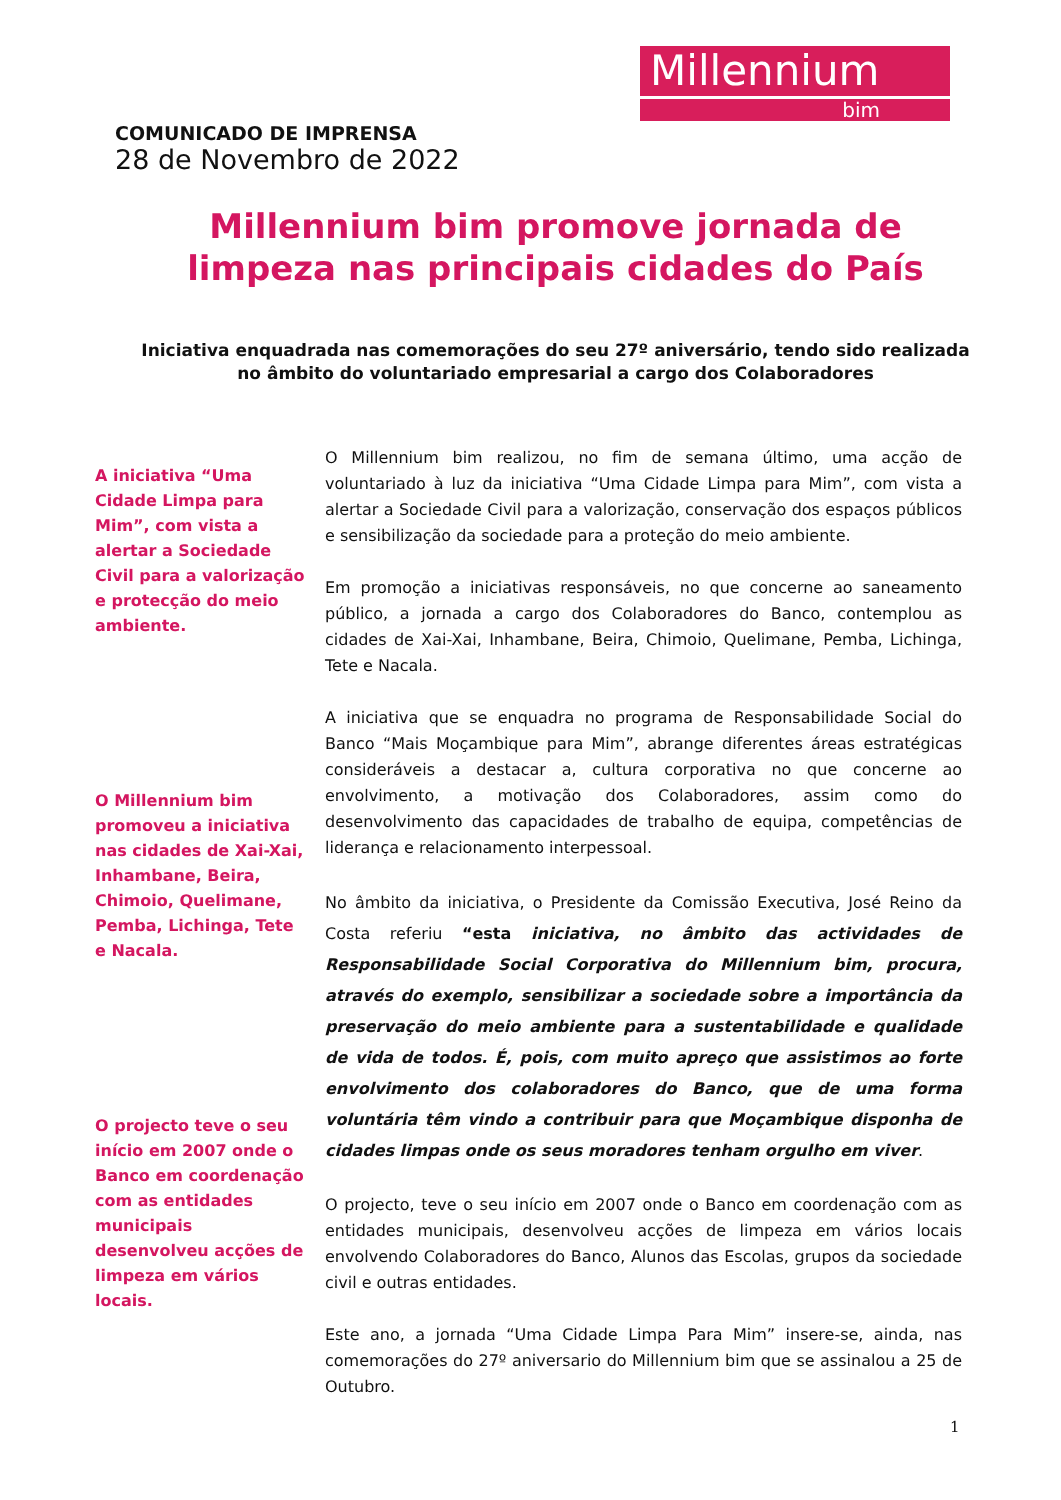Millennium
bim
COMUNICADO DE IMPRENSA
28 de Novembro de 2022
Millennium bim promove jornada de limpeza nas principais cidades do País
Iniciativa enquadrada nas comemorações do seu 27º aniversário, tendo sido realizada no âmbito do voluntariado empresarial a cargo dos Colaboradores
A iniciativa “Uma Cidade Limpa para Mim”, com vista a alertar a Sociedade Civil para a valorização e protecção do meio ambiente.
O Millennium bim promoveu a iniciativa nas cidades de Xai-Xai, Inhambane, Beira, Chimoio, Quelimane, Pemba, Lichinga, Tete e Nacala.
O projecto teve o seu início em 2007 onde o Banco em coordenação com as entidades municipais desenvolveu acções de limpeza em vários locais.
O Millennium bim realizou, no fim de semana último, uma acção de voluntariado à luz da iniciativa “Uma Cidade Limpa para Mim”, com vista a alertar a Sociedade Civil para a valorização, conservação dos espaços públicos e sensibilização da sociedade para a proteção do meio ambiente.
Em promoção a iniciativas responsáveis, no que concerne ao saneamento público, a jornada a cargo dos Colaboradores do Banco, contemplou as cidades de Xai-Xai, Inhambane, Beira, Chimoio, Quelimane, Pemba, Lichinga, Tete e Nacala.
A iniciativa que se enquadra no programa de Responsabilidade Social do Banco “Mais Moçambique para Mim”, abrange diferentes áreas estratégicas consideráveis a destacar a, cultura corporativa no que concerne ao envolvimento, a motivação dos Colaboradores, assim como do desenvolvimento das capacidades de trabalho de equipa, competências de liderança e relacionamento interpessoal.
No âmbito da iniciativa, o Presidente da Comissão Executiva, José Reino da Costa referiu “esta iniciativa, no âmbito das actividades de Responsabilidade Social Corporativa do Millennium bim, procura, através do exemplo, sensibilizar a sociedade sobre a importância da preservação do meio ambiente para a sustentabilidade e qualidade de vida de todos. É, pois, com muito apreço que assistimos ao forte envolvimento dos colaboradores do Banco, que de uma forma voluntária têm vindo a contribuir para que Moçambique disponha de cidades limpas onde os seus moradores tenham orgulho em viver.
O projecto, teve o seu início em 2007 onde o Banco em coordenação com as entidades municipais, desenvolveu acções de limpeza em vários locais envolvendo Colaboradores do Banco, Alunos das Escolas, grupos da sociedade civil e outras entidades.
Este ano, a jornada “Uma Cidade Limpa Para Mim” insere-se, ainda, nas comemorações do 27º aniversario do Millennium bim que se assinalou a 25 de Outubro.
1